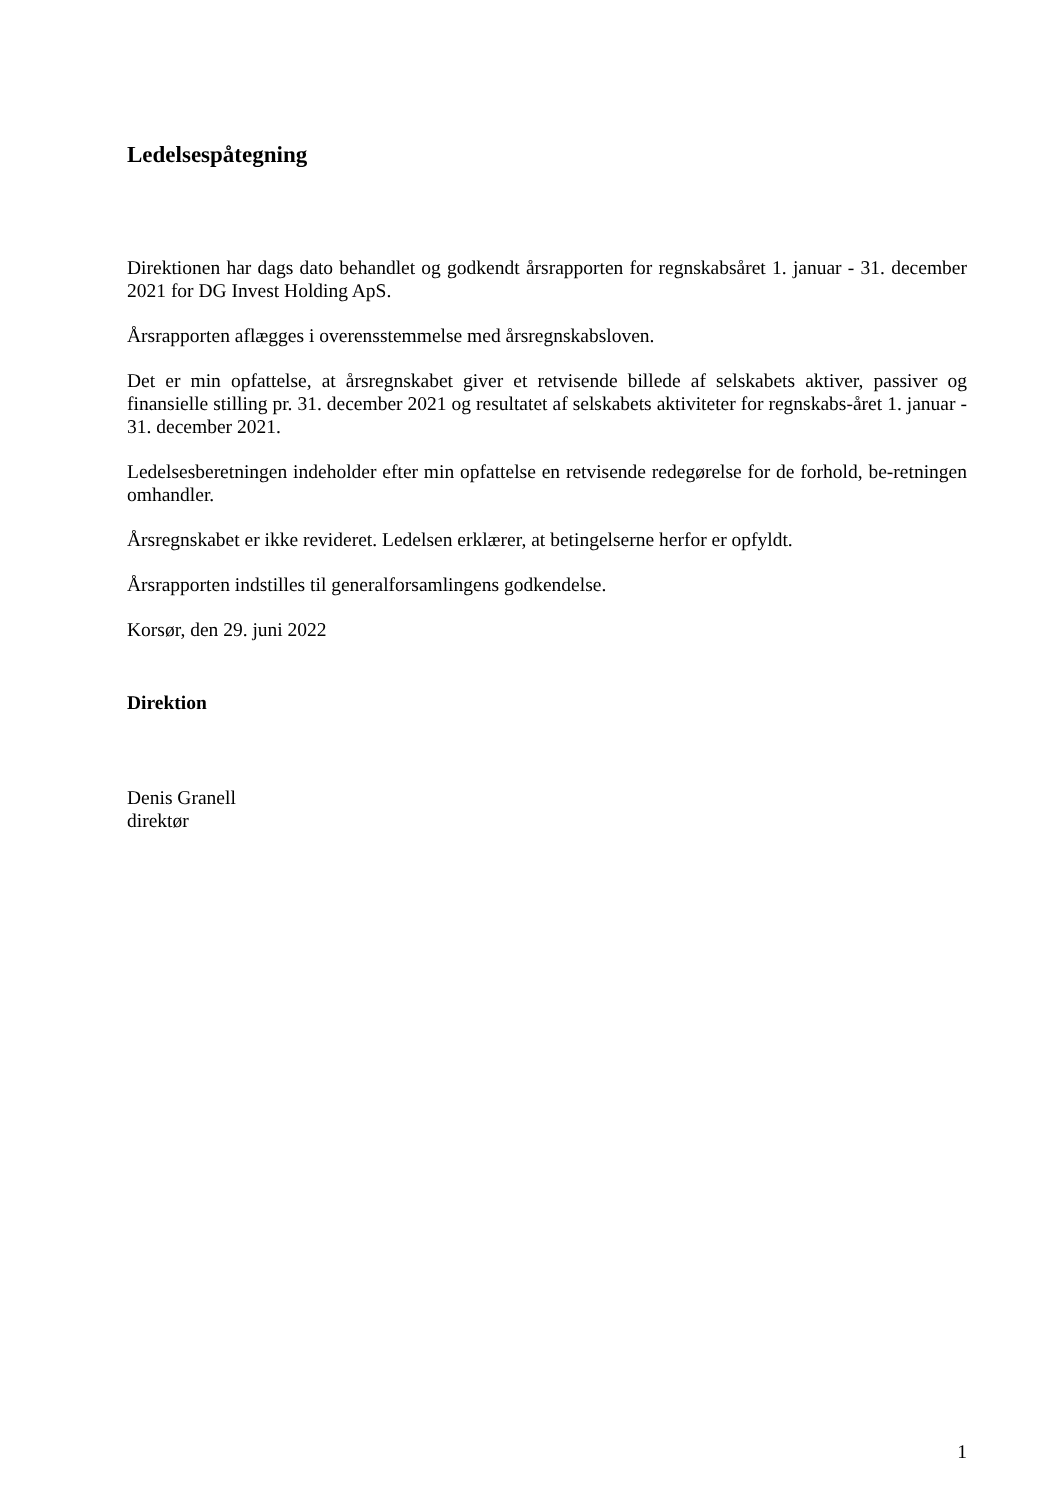Ledelsespåtegning
Direktionen har dags dato behandlet og godkendt årsrapporten for regnskabsåret 1. januar - 31. december 2021 for DG Invest Holding ApS.
Årsrapporten aflægges i overensstemmelse med årsregnskabsloven.
Det er min opfattelse, at årsregnskabet giver et retvisende billede af selskabets aktiver, passiver og finansielle stilling pr. 31. december 2021 og resultatet af selskabets aktiviteter for regnskabs-året 1. januar - 31. december 2021.
Ledelsesberetningen indeholder efter min opfattelse en retvisende redegørelse for de forhold, be-retningen omhandler.
Årsregnskabet er ikke revideret. Ledelsen erklærer, at betingelserne herfor er opfyldt.
Årsrapporten indstilles til generalforsamlingens godkendelse.
Korsør, den 29. juni 2022
Direktion
Denis Granell
direktør
1